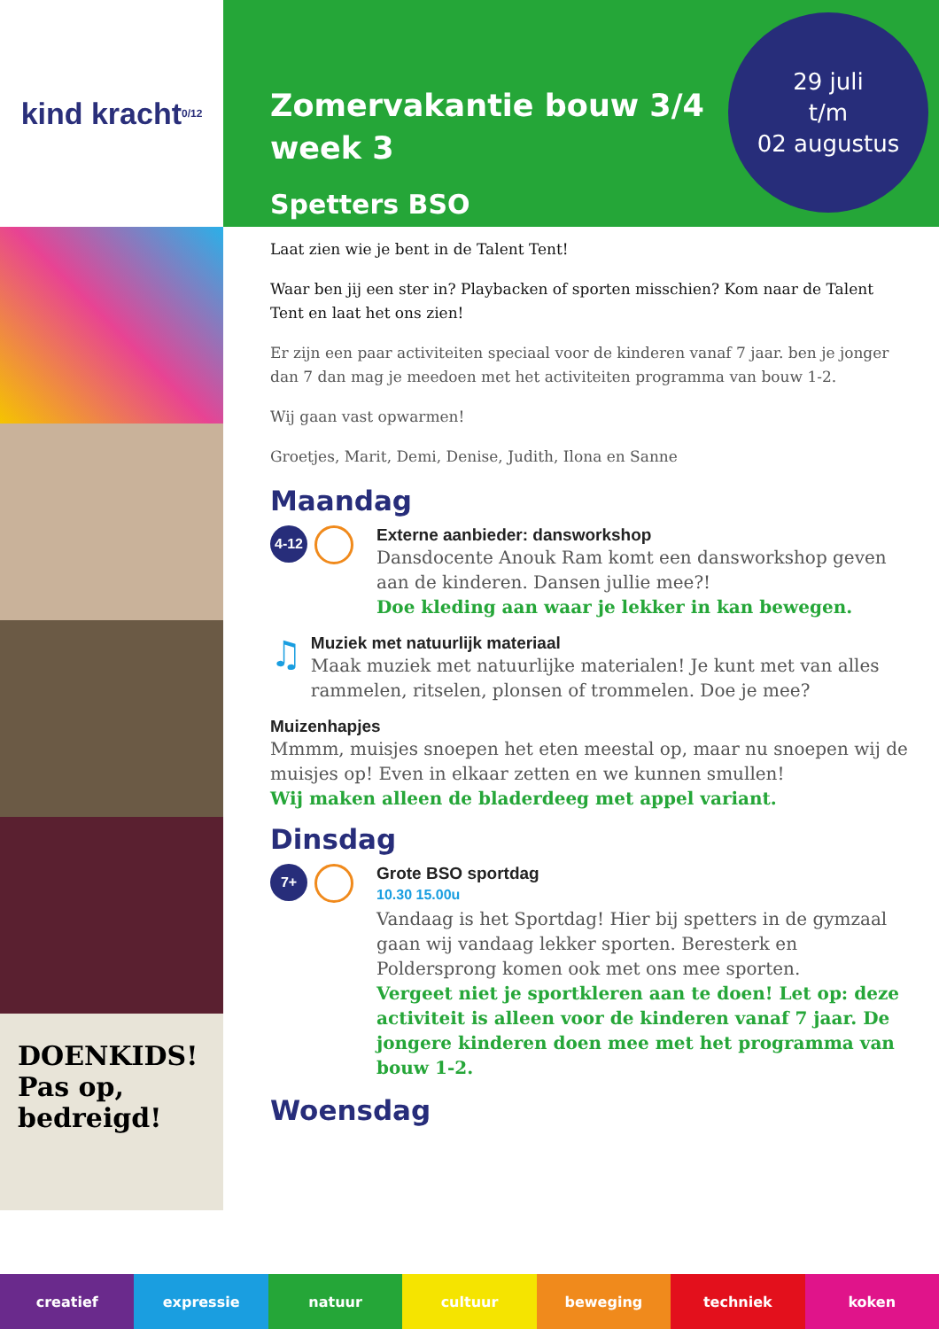kind kracht <sub>0/12</sub>
DOENKIDS! Pas op, bedreigd!
Zomervakantie bouw 3/4
week 3
Spetters BSO
29 juli
t/m
02 augustus
Laat zien wie je bent in de Talent Tent!
Waar ben jij een ster in? Playbacken of sporten misschien? Kom naar de Talent Tent en laat het ons zien!
Er zijn een paar activiteiten speciaal voor de kinderen vanaf 7 jaar. ben je jonger dan 7 dan mag je meedoen met het activiteiten programma van bouw 1-2.
Wij gaan vast opwarmen!
Groetjes, Marit, Demi, Denise, Judith, Ilona en Sanne
Maandag
4-12
Externe aanbieder: dansworkshop
Dansdocente Anouk Ram komt een dansworkshop geven aan de kinderen. Dansen jullie mee?!
Doe kleding aan waar je lekker in kan bewegen.
♫
Muziek met natuurlijk materiaal
Maak muziek met natuurlijke materialen! Je kunt met van alles rammelen, ritselen, plonsen of trommelen. Doe je mee?
Muizenhapjes
Mmmm, muisjes snoepen het eten meestal op, maar nu snoepen wij de muisjes op! Even in elkaar zetten en we kunnen smullen!
Wij maken alleen de bladerdeeg met appel variant.
Dinsdag
7+
Grote BSO sportdag
10.30 15.00u
Vandaag is het Sportdag! Hier bij spetters in de gymzaal gaan wij vandaag lekker sporten. Beresterk en Poldersprong komen ook met ons mee sporten.
Vergeet niet je sportkleren aan te doen! Let op: deze activiteit is alleen voor de kinderen vanaf 7 jaar. De jongere kinderen doen mee met het programma van bouw 1-2.
Woensdag
creatief expressie natuur cultuur beweging techniek koken